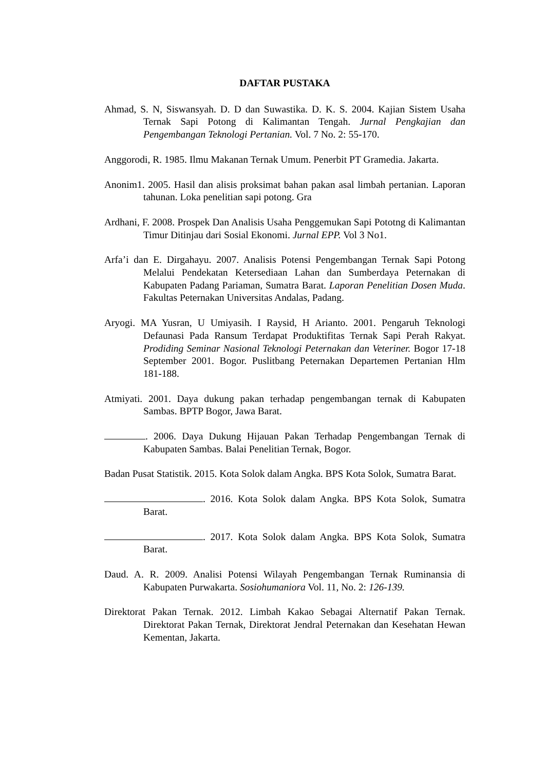DAFTAR PUSTAKA
Ahmad, S. N, Siswansyah. D. D dan Suwastika. D. K. S. 2004. Kajian Sistem Usaha Ternak Sapi Potong di Kalimantan Tengah. Jurnal Pengkajian dan Pengembangan Teknologi Pertanian. Vol. 7 No. 2: 55-170.
Anggorodi, R. 1985. Ilmu Makanan Ternak Umum. Penerbit PT Gramedia. Jakarta.
Anonim1. 2005. Hasil dan alisis proksimat bahan pakan asal limbah pertanian. Laporan tahunan. Loka penelitian sapi potong. Gra
Ardhani, F. 2008. Prospek Dan Analisis Usaha Penggemukan Sapi Pototng di Kalimantan Timur Ditinjau dari Sosial Ekonomi. Jurnal EPP. Vol 3 No1.
Arfa’i dan E. Dirgahayu. 2007. Analisis Potensi Pengembangan Ternak Sapi Potong Melalui Pendekatan Ketersediaan Lahan dan Sumberdaya Peternakan di Kabupaten Padang Pariaman, Sumatra Barat. Laporan Penelitian Dosen Muda. Fakultas Peternakan Universitas Andalas, Padang.
Aryogi. MA Yusran, U Umiyasih. I Raysid, H Arianto. 2001. Pengaruh Teknologi Defaunasi Pada Ransum Terdapat Produktifitas Ternak Sapi Perah Rakyat. Prodiding Seminar Nasional Teknologi Peternakan dan Veteriner. Bogor 17-18 September 2001. Bogor. Puslitbang Peternakan Departemen Pertanian Hlm 181-188.
Atmiyati. 2001. Daya dukung pakan terhadap pengembangan ternak di Kabupaten Sambas. BPTP Bogor, Jawa Barat.
. 2006. Daya Dukung Hijauan Pakan Terhadap Pengembangan Ternak di Kabupaten Sambas. Balai Penelitian Ternak, Bogor.
Badan Pusat Statistik. 2015. Kota Solok dalam Angka. BPS Kota Solok, Sumatra Barat.
. 2016. Kota Solok dalam Angka. BPS Kota Solok, Sumatra Barat.
. 2017. Kota Solok dalam Angka. BPS Kota Solok, Sumatra Barat.
Daud. A. R. 2009. Analisi Potensi Wilayah Pengembangan Ternak Ruminansia di Kabupaten Purwakarta. Sosiohumaniora Vol. 11, No. 2: 126-139.
Direktorat Pakan Ternak. 2012. Limbah Kakao Sebagai Alternatif Pakan Ternak. Direktorat Pakan Ternak, Direktorat Jendral Peternakan dan Kesehatan Hewan Kementan, Jakarta.